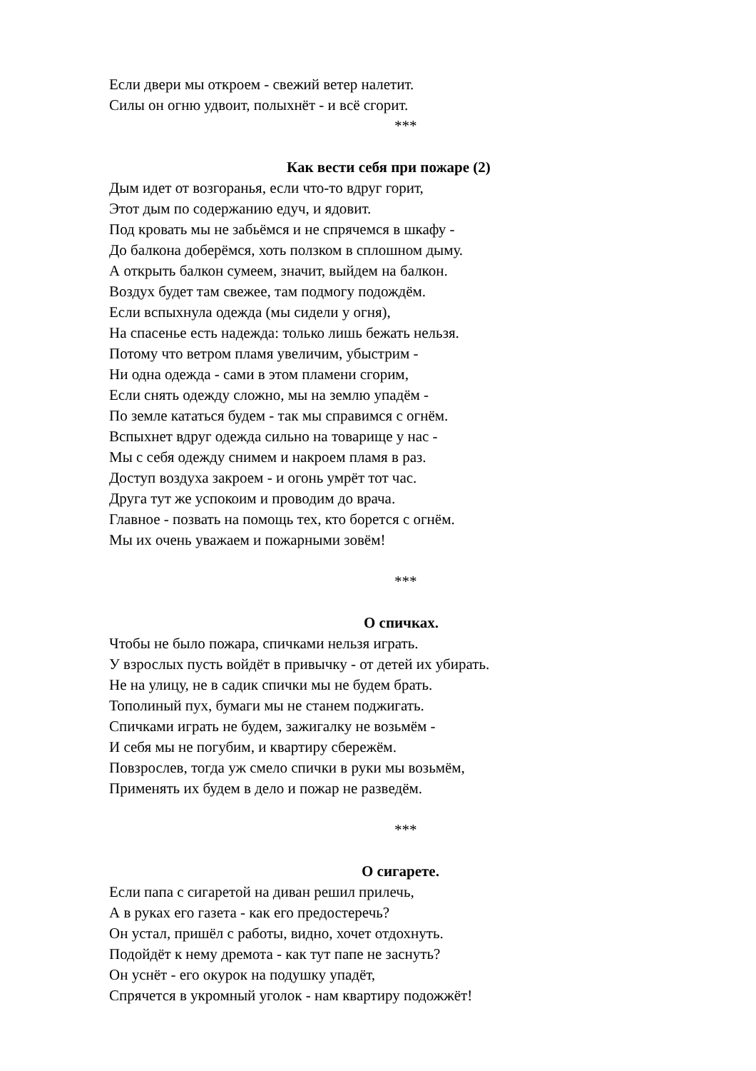Если двери мы откроем - свежий ветер налетит.
Силы он огню удвоит, полыхнёт - и всё сгорит.
***
Как вести себя при пожаре (2)
Дым идет от возгоранья, если что-то вдруг горит,
Этот дым по содержанию едуч, и ядовит.
Под кровать мы не забьёмся и не спрячемся в шкафу -
До балкона доберёмся, хоть ползком в сплошном дыму.
А открыть балкон сумеем, значит, выйдем на балкон.
Воздух будет там свежее, там подмогу подождём.
Если вспыхнула одежда (мы сидели у огня),
На спасенье есть надежда: только лишь бежать нельзя.
Потому что ветром пламя увеличим, убыстрим -
Ни одна одежда - сами в этом пламени сгорим,
Если снять одежду сложно, мы на землю упадём -
По земле кататься будем - так мы справимся с огнём.
Вспыхнет вдруг одежда сильно на товарище у нас -
Мы с себя одежду снимем и накроем пламя в раз.
Доступ воздуха закроем - и огонь умрёт тот час.
Друга тут же успокоим и проводим до врача.
Главное - позвать на помощь тех, кто борется с огнём.
Мы их очень уважаем и пожарными зовём!
***
О спичках.
Чтобы не было пожара, спичками нельзя играть.
У взрослых пусть войдёт в привычку - от детей их убирать.
Не на улицу, не в садик спички мы не будем брать.
Тополиный пух, бумаги мы не станем поджигать.
Спичками играть не будем, зажигалку не возьмём -
И себя мы не погубим, и квартиру сбережём.
Повзрослев, тогда уж смело спички в руки мы возьмём,
Применять их будем в дело и пожар не разведём.
***
О сигарете.
Если папа с сигаретой на диван решил прилечь,
А в руках его газета - как его предостеречь?
Он устал, пришёл с работы, видно, хочет отдохнуть.
Подойдёт к нему дремота - как тут папе не заснуть?
Он уснёт - его окурок на подушку упадёт,
Спрячется в укромный уголок - нам квартиру подожжёт!